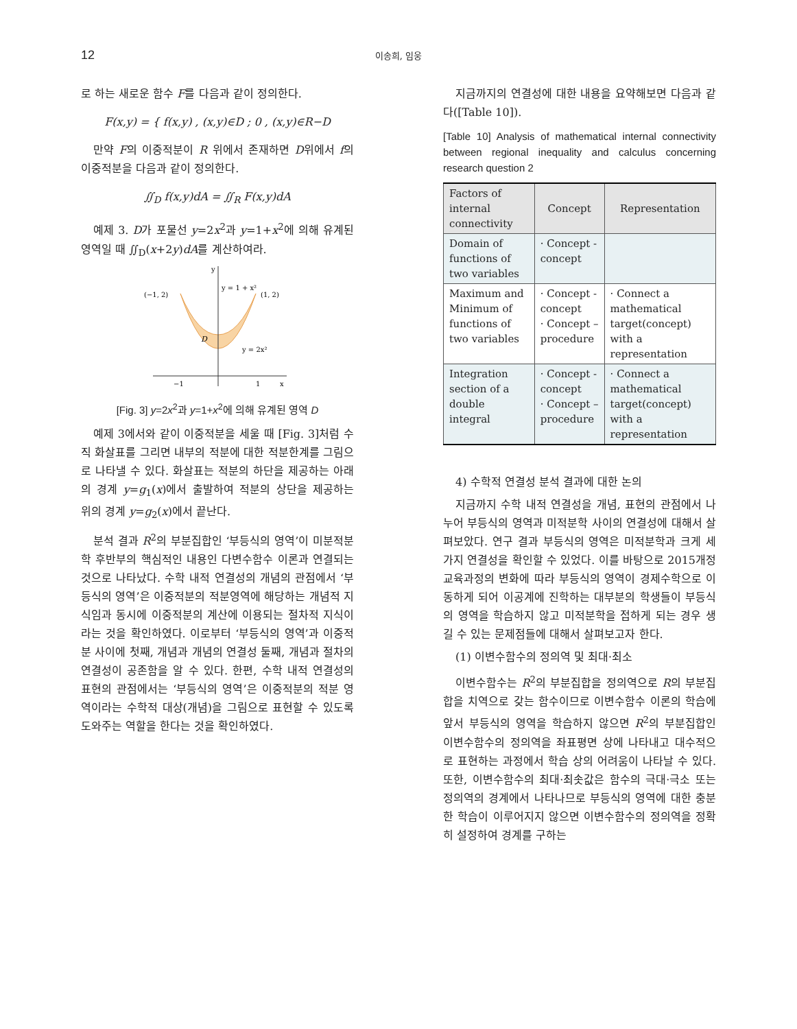12 이송희, 임웅
로 하는 새로운 함수 F를 다음과 같이 정의한다.
F(x,y) = { f(x,y) , (x,y)∈D ; 0 , (x,y)∈R−D
만약 F의 이중적분이 R 위에서 존재하면 D위에서 f의 이중적분을 다음과 같이 정의한다.
∬<sub>D</sub> f(x,y)dA = ∬<sub>R</sub> F(x,y)dA
예제 3. D가 포물선 y=2x<sup>2</sup>과 y=1+x<sup>2</sup>에 의해 유계된 영역일 때 ∬<sub>D</sub>(x+2y)dA를 계산하여라.
(−1, 2)
(1, 2)
y = 1 + x²
y = 2x²
D
−1
1
x
y
[Fig. 3] y=2x<sup>2</sup>과 y=1+x<sup>2</sup>에 의해 유계된 영역 D
예제 3에서와 같이 이중적분을 세울 때 [Fig. 3]처럼 수직 화살표를 그리면 내부의 적분에 대한 적분한계를 그림으로 나타낼 수 있다. 화살표는 적분의 하단을 제공하는 아래의 경계 y=g<sub>1</sub>(x)에서 출발하여 적분의 상단을 제공하는 위의 경계 y=g<sub>2</sub>(x)에서 끝난다.
분석 결과 R<sup>2</sup>의 부분집합인 ‘부등식의 영역’이 미분적분학 후반부의 핵심적인 내용인 다변수함수 이론과 연결되는 것으로 나타났다. 수학 내적 연결성의 개념의 관점에서 ‘부등식의 영역’은 이중적분의 적분영역에 해당하는 개념적 지식임과 동시에 이중적분의 계산에 이용되는 절차적 지식이라는 것을 확인하였다. 이로부터 ‘부등식의 영역’과 이중적분 사이에 첫째, 개념과 개념의 연결성 둘째, 개념과 절차의 연결성이 공존함을 알 수 있다. 한편, 수학 내적 연결성의 표현의 관점에서는 ‘부등식의 영역’은 이중적분의 적분 영역이라는 수학적 대상(개념)을 그림으로 표현할 수 있도록 도와주는 역할을 한다는 것을 확인하였다.
지금까지의 연결성에 대한 내용을 요약해보면 다음과 같다([Table 10]).
[Table 10] Analysis of mathematical internal connectivity between regional inequality and calculus concerning research question 2
| Factors of internal connectivity | Concept | Representation |
| --- | --- | --- |
| Domain of functions of two variables | · Concept -concept | |
| Maximum and Minimum of functions of two variables | · Concept -concept · Concept – procedure | · Connect a mathematical target(concept) with a representation |
| Integration section of a double integral | · Concept -concept · Concept – procedure | · Connect a mathematical target(concept) with a representation |
4) 수학적 연결성 분석 결과에 대한 논의
지금까지 수학 내적 연결성을 개념, 표현의 관점에서 나누어 부등식의 영역과 미적분학 사이의 연결성에 대해서 살펴보았다. 연구 결과 부등식의 영역은 미적분학과 크게 세 가지 연결성을 확인할 수 있었다. 이를 바탕으로 2015개정교육과정의 변화에 따라 부등식의 영역이 경제수학으로 이동하게 되어 이공계에 진학하는 대부분의 학생들이 부등식의 영역을 학습하지 않고 미적분학을 접하게 되는 경우 생길 수 있는 문제점들에 대해서 살펴보고자 한다.
(1) 이변수함수의 정의역 및 최대·최소
이변수함수는 R<sup>2</sup>의 부분집합을 정의역으로 R의 부분집합을 치역으로 갖는 함수이므로 이변수함수 이론의 학습에 앞서 부등식의 영역을 학습하지 않으면 R<sup>2</sup>의 부분집합인 이변수함수의 정의역을 좌표평면 상에 나타내고 대수적으로 표현하는 과정에서 학습 상의 어려움이 나타날 수 있다. 또한, 이변수함수의 최대·최솟값은 함수의 극대·극소 또는 정의역의 경계에서 나타나므로 부등식의 영역에 대한 충분한 학습이 이루어지지 않으면 이변수함수의 정의역을 정확히 설정하여 경계를 구하는